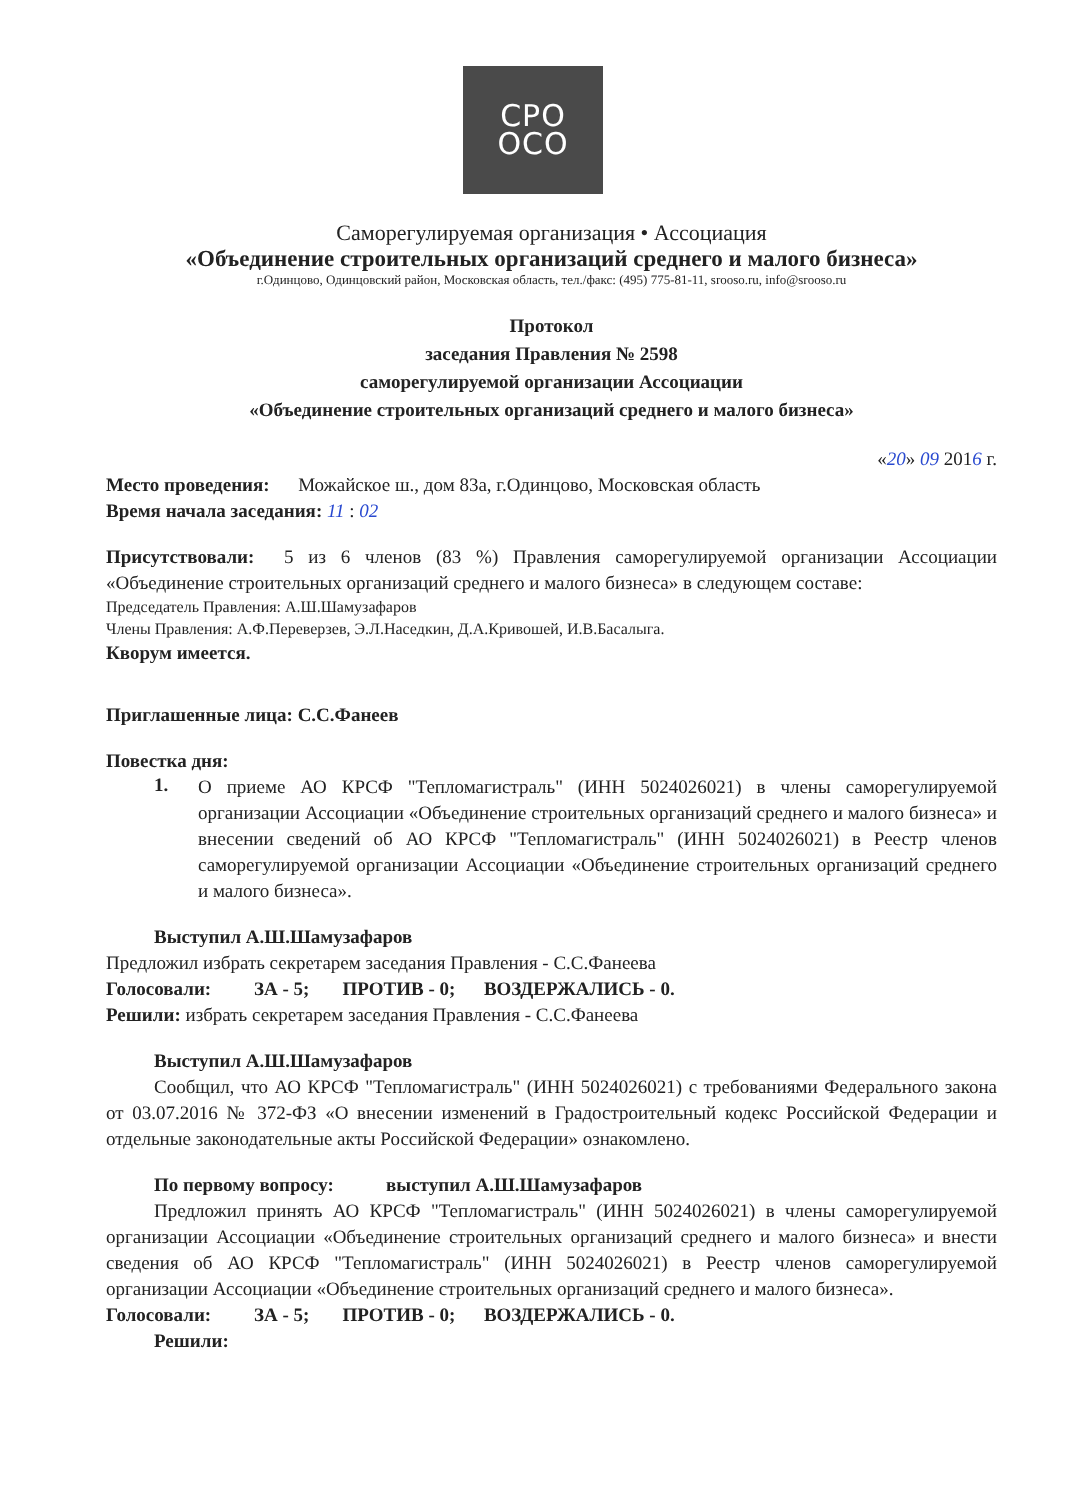СРО
ОСО
Саморегулируемая организация • Ассоциация
«Объединение строительных организаций среднего и малого бизнеса»
г.Одинцово, Одинцовский район, Московская область, тел./факс: (495) 775-81-11, srooso.ru, info@srooso.ru
Протокол
заседания Правления № 2598
саморегулируемой организации Ассоциации
«Объединение строительных организаций среднего и малого бизнеса»
«20» 09 2016 г.
Место проведения: Можайское ш., дом 83а, г.Одинцово, Московская область
Время начала заседания: 11 : 02
Присутствовали: 5 из 6 членов (83 %) Правления саморегулируемой организации Ассоциации «Объединение строительных организаций среднего и малого бизнеса» в следующем составе:
Председатель Правления: А.Ш.Шамузафаров
Члены Правления: А.Ф.Переверзев, Э.Л.Наседкин, Д.А.Кривошей, И.В.Басалыга.
Кворум имеется.
Приглашенные лица: С.С.Фанеев
Повестка дня:
1.
О приеме АО КРСФ "Тепломагистраль" (ИНН 5024026021) в члены саморегулируемой организации Ассоциации «Объединение строительных организаций среднего и малого бизнеса» и внесении сведений об АО КРСФ "Тепломагистраль" (ИНН 5024026021) в Реестр членов саморегулируемой организации Ассоциации «Объединение строительных организаций среднего и малого бизнеса».
Выступил А.Ш.Шамузафаров
Предложил избрать секретарем заседания Правления - С.С.Фанеева
Голосовали: ЗА - 5; ПРОТИВ - 0; ВОЗДЕРЖАЛИСЬ - 0.
Решили: избрать секретарем заседания Правления - С.С.Фанеева
Выступил А.Ш.Шамузафаров
Сообщил, что АО КРСФ "Тепломагистраль" (ИНН 5024026021) с требованиями Федерального закона от 03.07.2016 № 372-ФЗ «О внесении изменений в Градостроительный кодекс Российской Федерации и отдельные законодательные акты Российской Федерации» ознакомлено.
По первому вопросу: выступил А.Ш.Шамузафаров
Предложил принять АО КРСФ "Тепломагистраль" (ИНН 5024026021) в члены саморегулируемой организации Ассоциации «Объединение строительных организаций среднего и малого бизнеса» и внести сведения об АО КРСФ "Тепломагистраль" (ИНН 5024026021) в Реестр членов саморегулируемой организации Ассоциации «Объединение строительных организаций среднего и малого бизнеса».
Голосовали: ЗА - 5; ПРОТИВ - 0; ВОЗДЕРЖАЛИСЬ - 0.
Решили: